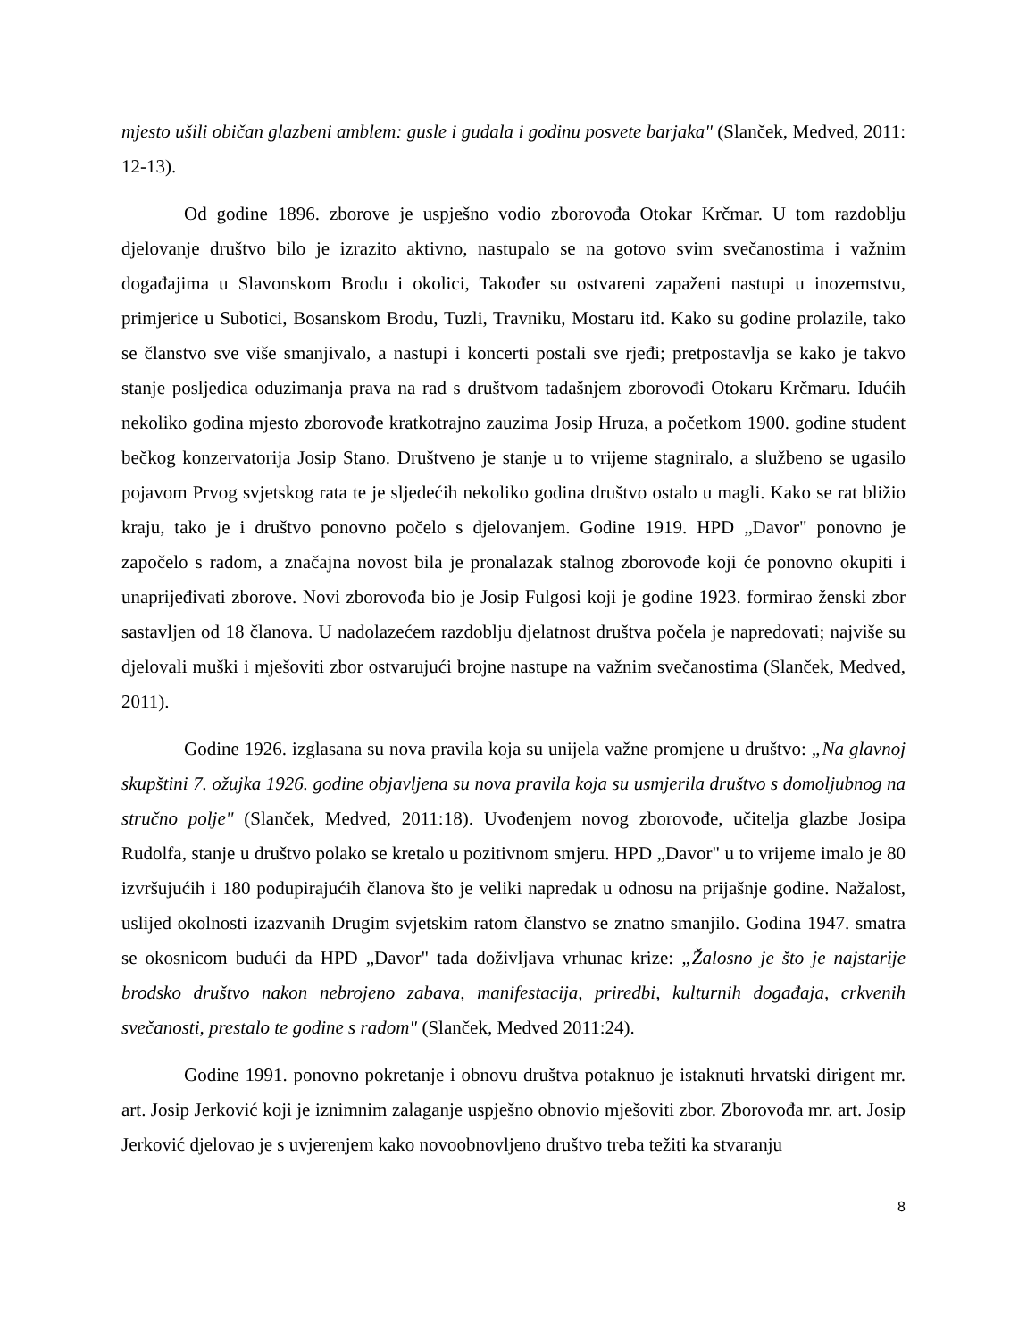mjesto ušili običan glazbeni amblem: gusle i gudala i godinu posvete barjaka" (Slanček, Medved, 2011: 12-13).
Od godine 1896. zborove je uspješno vodio zborovođa Otokar Krčmar. U tom razdoblju djelovanje društvo bilo je izrazito aktivno, nastupalo se na gotovo svim svečanostima i važnim događajima u Slavonskom Brodu i okolici, Također su ostvareni zapaženi nastupi u inozemstvu, primjerice u Subotici, Bosanskom Brodu, Tuzli, Travniku, Mostaru itd. Kako su godine prolazile, tako se članstvo sve više smanjivalo, a nastupi i koncerti postali sve rjeđi; pretpostavlja se kako je takvo stanje posljedica oduzimanja prava na rad s društvom tadašnjem zborovođi Otokaru Krčmaru. Idućih nekoliko godina mjesto zborovođe kratkotrajno zauzima Josip Hruza, a početkom 1900. godine student bečkog konzervatorija Josip Stano. Društveno je stanje u to vrijeme stagniralo, a službeno se ugasilo pojavom Prvog svjetskog rata te je sljedećih nekoliko godina društvo ostalo u magli. Kako se rat bližio kraju, tako je i društvo ponovno počelo s djelovanjem. Godine 1919. HPD „Davor" ponovno je započelo s radom, a značajna novost bila je pronalazak stalnog zborovođe koji će ponovno okupiti i unaprijeđivati zborove. Novi zborovođa bio je Josip Fulgosi koji je godine 1923. formirao ženski zbor sastavljen od 18 članova. U nadolazećem razdoblju djelatnost društva počela je napredovati; najviše su djelovali muški i mješoviti zbor ostvarujući brojne nastupe na važnim svečanostima (Slanček, Medved, 2011).
Godine 1926. izglasana su nova pravila koja su unijela važne promjene u društvo: „Na glavnoj skupštini 7. ožujka 1926. godine objavljena su nova pravila koja su usmjerila društvo s domoljubnog na stručno polje" (Slanček, Medved, 2011:18). Uvođenjem novog zborovođe, učitelja glazbe Josipa Rudolfa, stanje u društvo polako se kretalo u pozitivnom smjeru. HPD „Davor" u to vrijeme imalo je 80 izvršujućih i 180 podupirajućih članova što je veliki napredak u odnosu na prijašnje godine. Nažalost, uslijed okolnosti izazvanih Drugim svjetskim ratom članstvo se znatno smanjilo. Godina 1947. smatra se okosnicom budući da HPD „Davor" tada doživljava vrhunac krize: „Žalosno je što je najstarije brodsko društvo nakon nebrojeno zabava, manifestacija, priredbi, kulturnih događaja, crkvenih svečanosti, prestalo te godine s radom" (Slanček, Medved 2011:24).
Godine 1991. ponovno pokretanje i obnovu društva potaknuo je istaknuti hrvatski dirigent mr. art. Josip Jerković koji je iznimnim zalaganje uspješno obnovio mješoviti zbor. Zborovođa mr. art. Josip Jerković djelovao je s uvjerenjem kako novoobnovljeno društvo treba težiti ka stvaranju
8